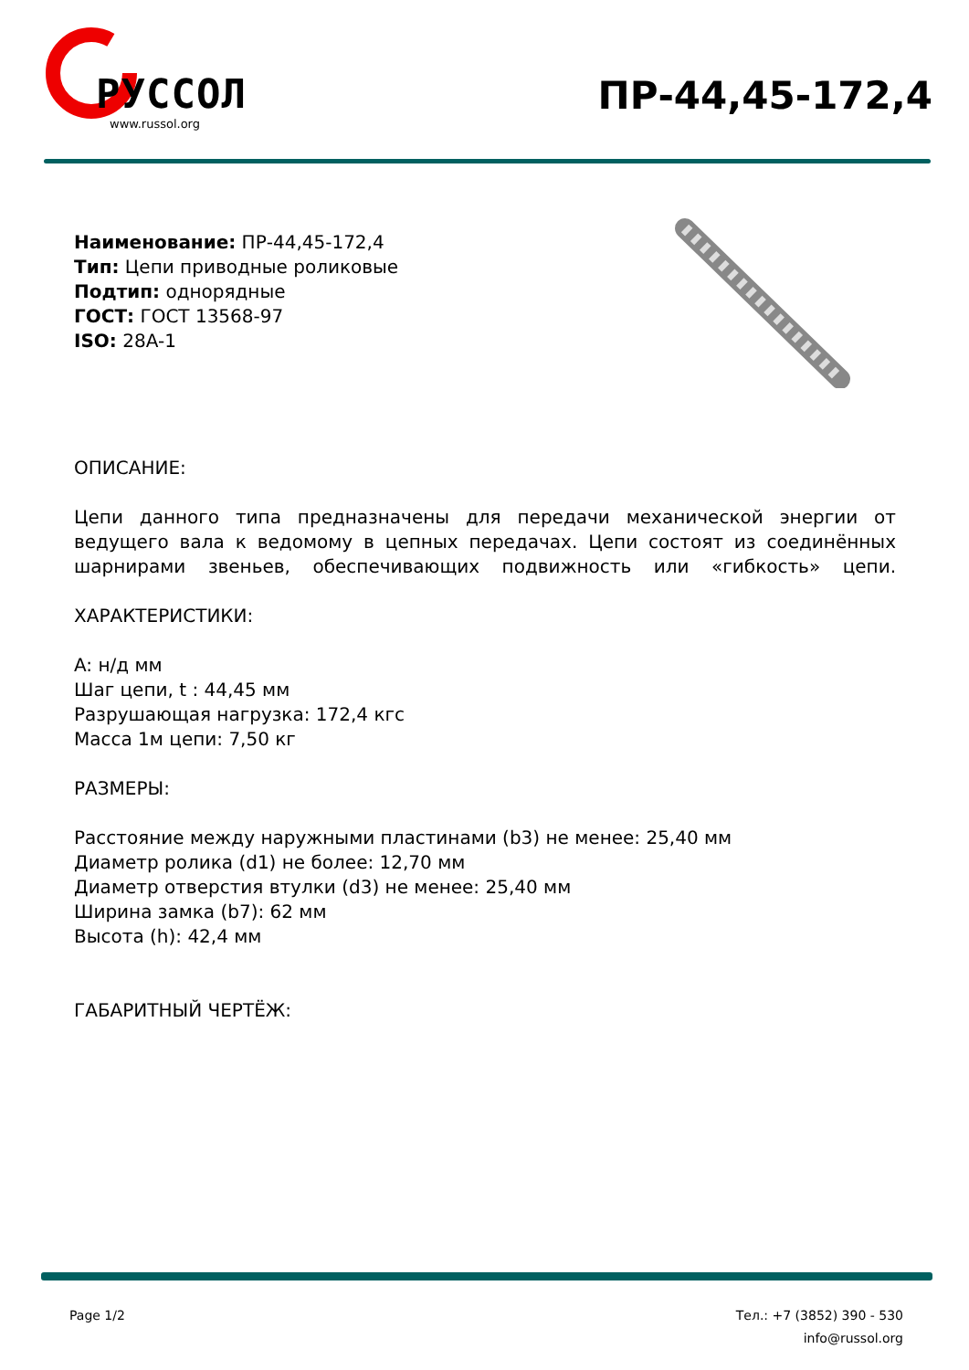РУССОЛ
www.russol.org
ПР-44,45-172,4
Наименование: ПР-44,45-172,4
Тип: Цепи приводные роликовые
Подтип: однорядные
ГОСТ: ГОСТ 13568-97
ISO: 28A-1
ОПИСАНИЕ:
Цепи данного типа предназначены для передачи механической энергии от ведущего вала к ведомому в цепных передачах. Цепи состоят из соединённых шарнирами звеньев, обеспечивающих подвижность или «гибкость» цепи.
ХАРАКТЕРИСТИКИ:
A: н/д мм
Шаг цепи, t : 44,45 мм
Разрушающая нагрузка: 172,4 кгс
Масса 1м цепи: 7,50 кг
РАЗМЕРЫ:
Расстояние между наружными пластинами (b3) не менее: 25,40 мм
Диаметр ролика (d1) не более: 12,70 мм
Диаметр отверстия втулки (d3) не менее: 25,40 мм
Ширина замка (b7): 62 мм
Высота (h): 42,4 мм
ГАБАРИТНЫЙ ЧЕРТЁЖ:
Page 1/2 Тел.: +7 (3852) 390 - 530
info@russol.org